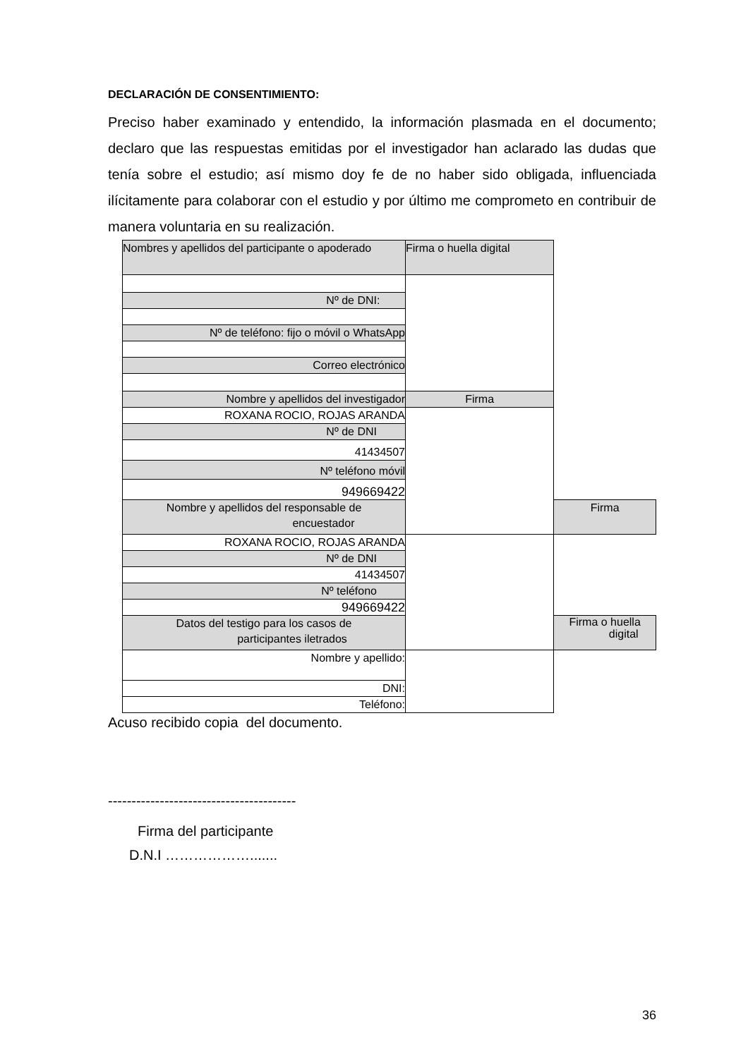DECLARACIÓN DE CONSENTIMIENTO:
Preciso haber examinado y entendido, la información plasmada en el documento; declaro que las respuestas emitidas por el investigador han aclarado las dudas que tenía sobre el estudio; así mismo doy fe de no haber sido obligada, influenciada ilícitamente para colaborar con el estudio y por último me comprometo en contribuir de manera voluntaria en su realización.
| Nombres y apellidos del participante o apoderado | Firma o huella digital | |
| Nº de DNI: | | |
| Nº de teléfono: fijo o móvil o WhatsApp | | |
| Correo electrónico | | |
| Nombre y apellidos del investigador | Firma | |
| ROXANA ROCIO, ROJAS ARANDA | | |
| Nº de DNI | | |
| 41434507 | | |
| Nº teléfono móvil | | |
| 949669422 | | |
| Nombre y apellidos del responsable de encuestador | | Firma |
| ROXANA ROCIO, ROJAS ARANDA | | |
| Nº de DNI | | |
| 41434507 | | |
| Nº teléfono | | |
| 949669422 | | |
| Datos del testigo para los casos de participantes iletrados | | Firma o huella digital |
| Nombre y apellido: | | |
| DNI: | | |
| Teléfono: | | |
Acuso recibido copia del documento.
----------------------------------------
Firma del participante
D.N.I ……………….......
36